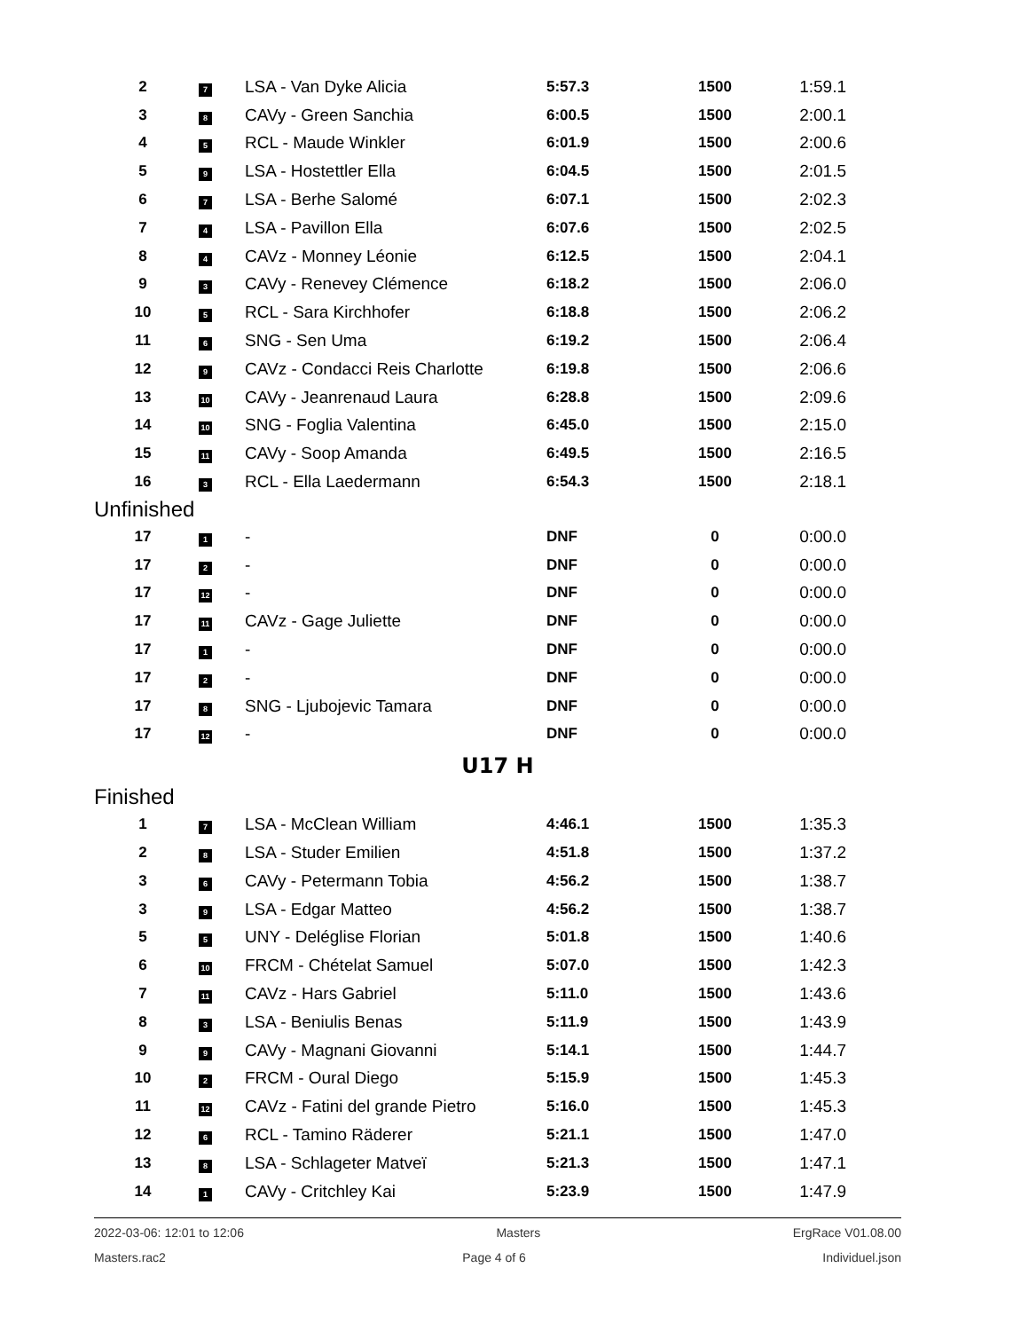| 2 | 7 | LSA - Van Dyke Alicia | 5:57.3 | 1500 | 1:59.1 |
| 3 | 8 | CAVy - Green Sanchia | 6:00.5 | 1500 | 2:00.1 |
| 4 | 5 | RCL - Maude Winkler | 6:01.9 | 1500 | 2:00.6 |
| 5 | 9 | LSA - Hostettler Ella | 6:04.5 | 1500 | 2:01.5 |
| 6 | 7 | LSA - Berhe Salomé | 6:07.1 | 1500 | 2:02.3 |
| 7 | 4 | LSA - Pavillon Ella | 6:07.6 | 1500 | 2:02.5 |
| 8 | 4 | CAVz - Monney Léonie | 6:12.5 | 1500 | 2:04.1 |
| 9 | 3 | CAVy - Renevey Clémence | 6:18.2 | 1500 | 2:06.0 |
| 10 | 5 | RCL - Sara Kirchhofer | 6:18.8 | 1500 | 2:06.2 |
| 11 | 6 | SNG - Sen Uma | 6:19.2 | 1500 | 2:06.4 |
| 12 | 9 | CAVz - Condacci Reis Charlotte | 6:19.8 | 1500 | 2:06.6 |
| 13 | 10 | CAVy - Jeanrenaud Laura | 6:28.8 | 1500 | 2:09.6 |
| 14 | 10 | SNG - Foglia Valentina | 6:45.0 | 1500 | 2:15.0 |
| 15 | 11 | CAVy - Soop Amanda | 6:49.5 | 1500 | 2:16.5 |
| 16 | 3 | RCL - Ella Laedermann | 6:54.3 | 1500 | 2:18.1 |
| Unfinished | | | | | |
| 17 | 1 | - | DNF | 0 | 0:00.0 |
| 17 | 2 | - | DNF | 0 | 0:00.0 |
| 17 | 12 | - | DNF | 0 | 0:00.0 |
| 17 | 11 | CAVz - Gage Juliette | DNF | 0 | 0:00.0 |
| 17 | 1 | - | DNF | 0 | 0:00.0 |
| 17 | 2 | - | DNF | 0 | 0:00.0 |
| 17 | 8 | SNG - Ljubojevic Tamara | DNF | 0 | 0:00.0 |
| 17 | 12 | - | DNF | 0 | 0:00.0 |
| U17 H | | | | | |
| Finished | | | | | |
| 1 | 7 | LSA - McClean William | 4:46.1 | 1500 | 1:35.3 |
| 2 | 8 | LSA - Studer Emilien | 4:51.8 | 1500 | 1:37.2 |
| 3 | 6 | CAVy - Petermann Tobia | 4:56.2 | 1500 | 1:38.7 |
| 3 | 9 | LSA - Edgar Matteo | 4:56.2 | 1500 | 1:38.7 |
| 5 | 5 | UNY - Deléglise Florian | 5:01.8 | 1500 | 1:40.6 |
| 6 | 10 | FRCM - Chételat Samuel | 5:07.0 | 1500 | 1:42.3 |
| 7 | 11 | CAVz - Hars Gabriel | 5:11.0 | 1500 | 1:43.6 |
| 8 | 3 | LSA - Beniulis Benas | 5:11.9 | 1500 | 1:43.9 |
| 9 | 9 | CAVy - Magnani Giovanni | 5:14.1 | 1500 | 1:44.7 |
| 10 | 2 | FRCM - Oural Diego | 5:15.9 | 1500 | 1:45.3 |
| 11 | 12 | CAVz - Fatini del grande Pietro | 5:16.0 | 1500 | 1:45.3 |
| 12 | 6 | RCL - Tamino Räderer | 5:21.1 | 1500 | 1:47.0 |
| 13 | 8 | LSA - Schlageter Matveï | 5:21.3 | 1500 | 1:47.1 |
| 14 | 1 | CAVy - Critchley Kai | 5:23.9 | 1500 | 1:47.9 |
2022-03-06: 12:01 to 12:06 Masters ErgRace V01.08.00
Masters.rac2 Page 4 of 6 Individuel.json